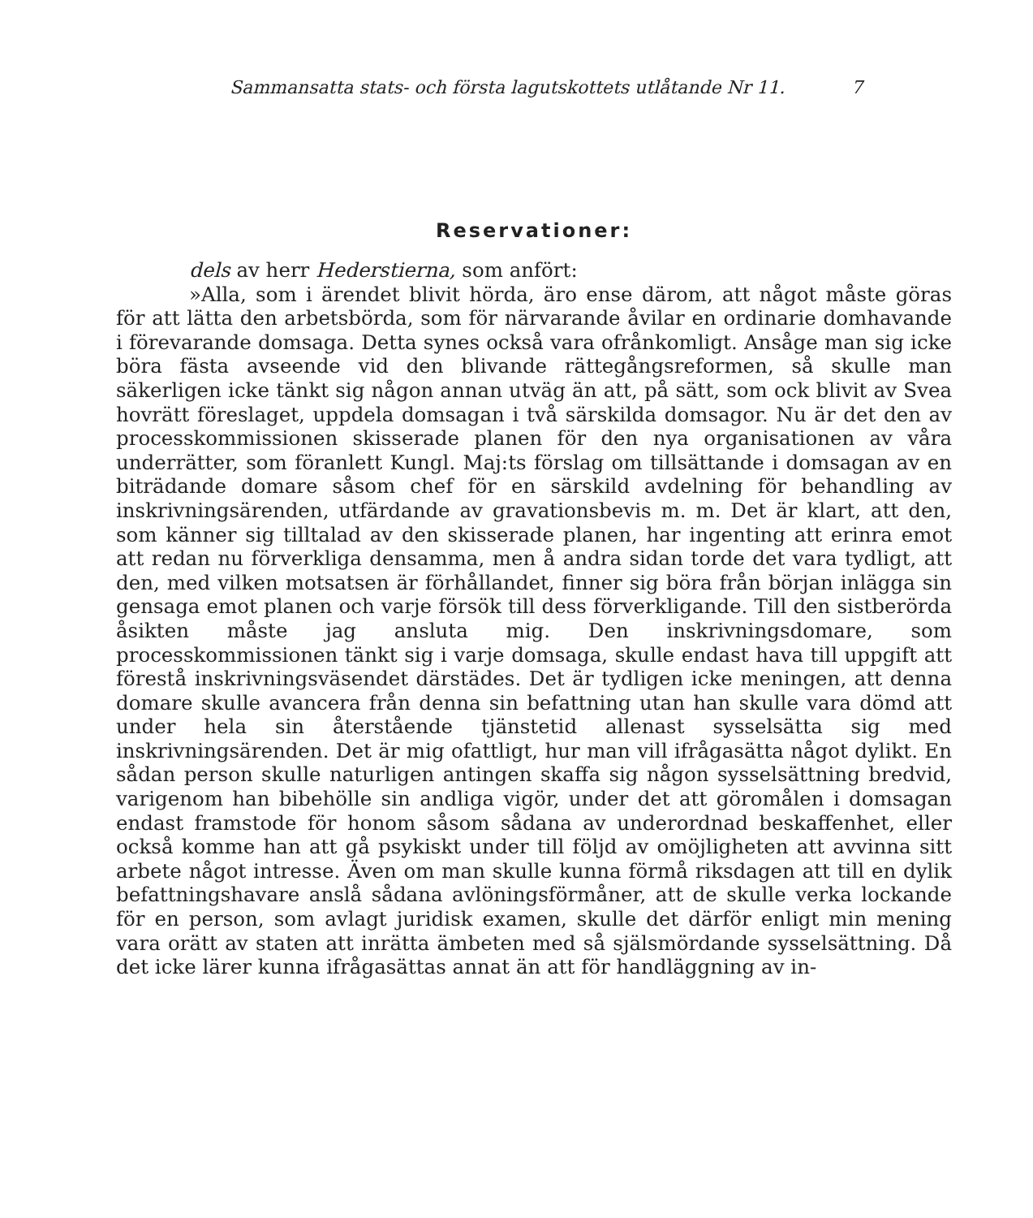Sammansatta stats- och första lagutskottets utlåtande Nr 11. 7
Reservationer:
dels av herr Hederstierna, som anfört:
»Alla, som i ärendet blivit hörda, äro ense därom, att något måste göras för att lätta den arbetsbörda, som för närvarande åvilar en ordinarie domhavande i förevarande domsaga. Detta synes också vara ofrånkomligt. Ansåge man sig icke böra fästa avseende vid den blivande rättegångsreformen, så skulle man säkerligen icke tänkt sig någon annan utväg än att, på sätt, som ock blivit av Svea hovrätt föreslaget, uppdela domsagan i två särskilda domsagor. Nu är det den av processkommissionen skisserade planen för den nya organisationen av våra underrätter, som föranlett Kungl. Maj:ts förslag om tillsättande i domsagan av en biträdande domare såsom chef för en särskild avdelning för behandling av inskrivningsärenden, utfärdande av gravationsbevis m. m. Det är klart, att den, som känner sig tilltalad av den skisserade planen, har ingenting att erinra emot att redan nu förverkliga densamma, men å andra sidan torde det vara tydligt, att den, med vilken motsatsen är förhållandet, finner sig böra från början inlägga sin gensaga emot planen och varje försök till dess förverkligande. Till den sistberörda åsikten måste jag ansluta mig. Den inskrivningsdomare, som processkommissionen tänkt sig i varje domsaga, skulle endast hava till uppgift att förestå inskrivningsväsendet därstädes. Det är tydligen icke meningen, att denna domare skulle avancera från denna sin befattning utan han skulle vara dömd att under hela sin återstående tjänstetid allenast sysselsätta sig med inskrivningsärenden. Det är mig ofattligt, hur man vill ifrågasätta något dylikt. En sådan person skulle naturligen antingen skaffa sig någon sysselsättning bredvid, varigenom han bibehölle sin andliga vigör, under det att göromålen i domsagan endast framstode för honom såsom sådana av underordnad beskaffenhet, eller också komme han att gå psykiskt under till följd av omöjligheten att avvinna sitt arbete något intresse. Även om man skulle kunna förmå riksdagen att till en dylik befattningshavare anslå sådana avlöningsförmåner, att de skulle verka lockande för en person, som avlagt juridisk examen, skulle det därför enligt min mening vara orätt av staten att inrätta ämbeten med så själsmördande sysselsättning. Då det icke lärer kunna ifrågasättas annat än att för handläggning av in-